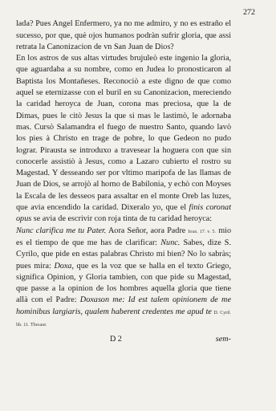272
lada? Pues Angel Enfermero, ya no me admiro, y no es estraño el sucesso, por que, què ojos humanos podràn sufrir gloria, que assi retrata la Canonizacion de vn San Juan de Dios?
En los astros de sus altas virtudes brujuleò este ingenio la gloria, que aguardaba a su nombre, como en Judea lo pronosticaron al Baptista los Montañeses. Reconociò a este digno de que como aquel se eternizasse con el buril en su Canonizacion, mereciendo la caridad heroyca de Juan, corona mas preciosa, que la de Dimas, pues le citò Jesus la que si mas le lastimò, le adornaba mas. Cursò Salamandra el fuego de nuestro Santo, quando lavò los pies à Christo en trage de pobre, lo que Gedeon no pudo lograr. Pirausta se introduxo a travesear la hoguera con que sin conocerle assistiò à Jesus, como a Lazaro cubierto el rostro su Magestad. Y desseando ser por vltimo maripofa de las llamas de Juan de Dios, se arrojò al horno de Babilonia, y echò con Moyses la Escala de les desseos para assaltar en el monte Oreb las luzes, que avia encendido la caridad. Dixeralo yo, que el finis coronat opus se avia de escrivir con roja tinta de tu caridad heroyca:
Nunc clarifica me tu Pater. Aora Señor, aora Padre Ioan. 17. v. 5. mio es el tiempo de que me has de clarificar: Nunc. Sabes, dize S. Cyrilo, que pide en estas palabras Christo mi bien? No lo sabràs; pues mira: Doxa, que es la voz que se halla en el texto Griego, significa Opinion, y Gloria tambien, con que pide su Magestad, que passe a la opinion de los hombres aquella gloria que tiene allà con el Padre: Doxason me: Id est talem opinionem de me hominibus largiaris, qualem haberent credentes me apud te D. Cyril. lib. 11. Thesaur.
D 2 sem-